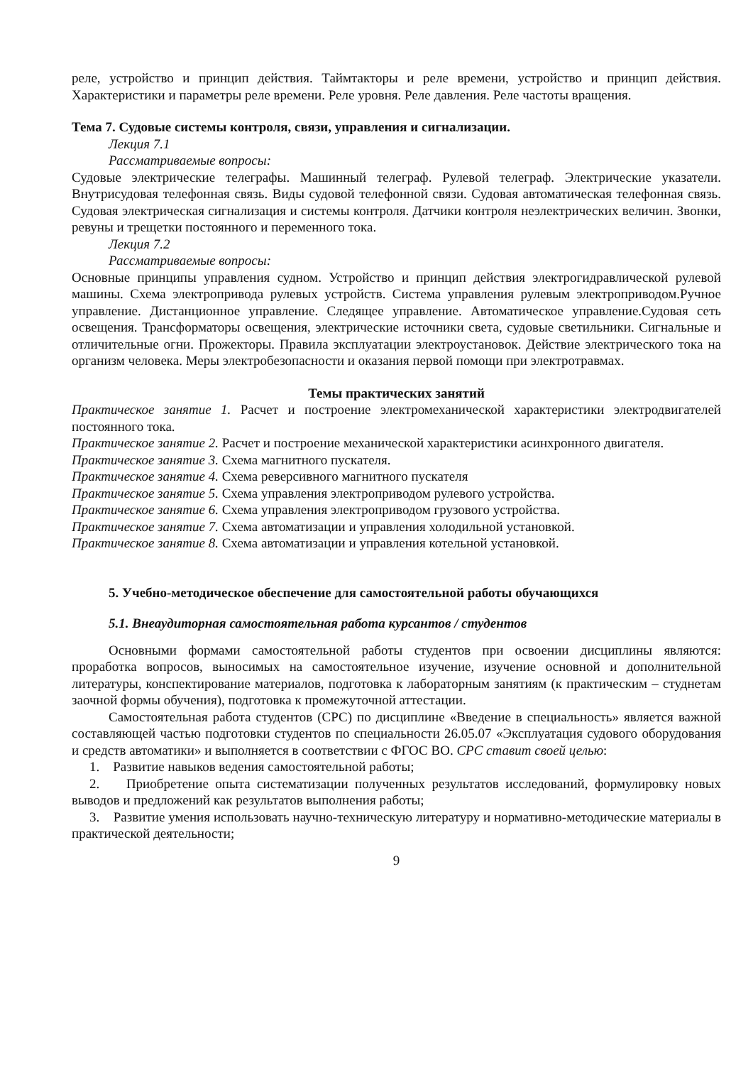реле, устройство и принцип действия. Таймтакторы и реле времени, устройство и принцип действия. Характеристики и параметры реле времени. Реле уровня. Реле давления. Реле частоты вращения.
Тема 7. Судовые системы контроля, связи, управления и сигнализации.
Лекция 7.1
Рассматриваемые вопросы:
Судовые электрические телеграфы. Машинный телеграф. Рулевой телеграф. Электрические указатели. Внутрисудовая телефонная связь. Виды судовой телефонной связи. Судовая автоматическая телефонная связь. Судовая электрическая сигнализация и системы контроля. Датчики контроля неэлектрических величин. Звонки, ревуны и трещетки постоянного и переменного тока.
Лекция 7.2
Рассматриваемые вопросы:
Основные принципы управления судном. Устройство и принцип действия электрогидравлической рулевой машины. Схема электропривода рулевых устройств. Система управления рулевым электроприводом.Ручное управление. Дистанционное управление. Следящее управление. Автоматическое управление.Судовая сеть освещения. Трансформаторы освещения, электрические источники света, судовые светильники. Сигнальные и отличительные огни. Прожекторы. Правила эксплуатации электроустановок. Действие электрического тока на организм человека. Меры электробезопасности и оказания первой помощи при электротравмах.
Темы практических занятий
Практическое занятие 1. Расчет и построение электромеханической характеристики электродвигателей постоянного тока.
Практическое занятие 2. Расчет и построение механической характеристики асинхронного двигателя.
Практическое занятие 3. Схема магнитного пускателя.
Практическое занятие 4. Схема реверсивного магнитного пускателя
Практическое занятие 5. Схема управления электроприводом рулевого устройства.
Практическое занятие 6. Схема управления электроприводом грузового устройства.
Практическое занятие 7. Схема автоматизации и управления холодильной установкой.
Практическое занятие 8. Схема автоматизации и управления котельной установкой.
5. Учебно-методическое обеспечение для самостоятельной работы обучающихся
5.1. Внеаудиторная самостоятельная работа курсантов / студентов
Основными формами самостоятельной работы студентов при освоении дисциплины являются: проработка вопросов, выносимых на самостоятельное изучение, изучение основной и дополнительной литературы, конспектирование материалов, подготовка к лабораторным занятиям (к практическим – студнетам заочной формы обучения), подготовка к промежуточной аттестации.
Самостоятельная работа студентов (СРС) по дисциплине «Введение в специальность» является важной составляющей частью подготовки студентов по специальности 26.05.07 «Эксплуатация судового оборудования и средств автоматики» и выполняется в соответствии с ФГОС ВО. СРС ставит своей целью:
1. Развитие навыков ведения самостоятельной работы;
2. Приобретение опыта систематизации полученных результатов исследований, формулировку новых выводов и предложений как результатов выполнения работы;
3. Развитие умения использовать научно-техническую литературу и нормативно-методические материалы в практической деятельности;
9